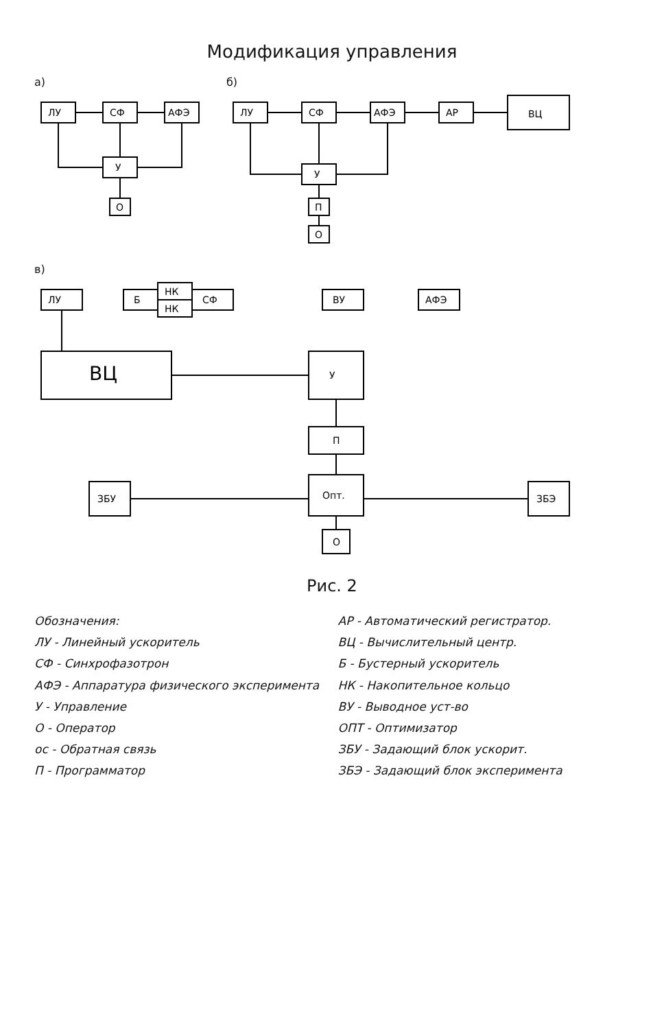Модификация управления
а)
ЛУ
СФ
АФЭ
У
О
б)
ЛУ
СФ
АФЭ
АР
ВЦ
У
П
О
в)
ЛУ
Б
НК
НК
СФ
ВУ
АФЭ
ВЦ
У
П
Опт.
О
ЗБУ
ЗБЭ
Рис. 2
Обозначения:
ЛУ - Линейный ускоритель
СФ - Синхрофазотрон
АФЭ - Аппаратура физического эксперимента
У - Управление
О - Оператор
ос - Обратная связь
П - Программатор
АР - Автоматический регистратор.
ВЦ - Вычислительный центр.
Б - Бустерный ускоритель
НК - Накопительное кольцо
ВУ - Выводное уст-во
ОПТ - Оптимизатор
ЗБУ - Задающий блок ускорит.
ЗБЭ - Задающий блок эксперимента